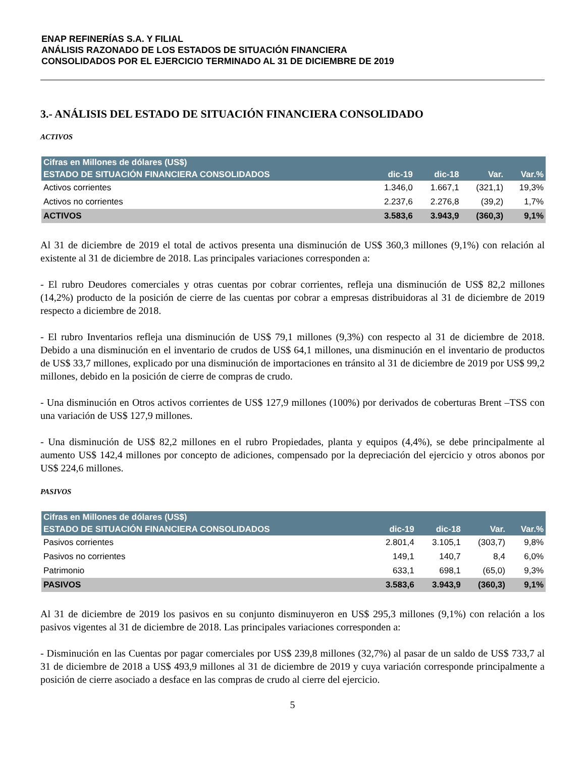ENAP REFINERÍAS S.A. Y FILIAL
ANÁLISIS RAZONADO DE LOS ESTADOS DE SITUACIÓN FINANCIERA
CONSOLIDADOS POR EL EJERCICIO TERMINADO AL 31 DE DICIEMBRE DE 2019
3.- ANÁLISIS DEL ESTADO DE SITUACIÓN FINANCIERA CONSOLIDADO
ACTIVOS
| Cifras en Millones de dólares (US$) | | | | |
| --- | --- | --- | --- | --- |
| ESTADO DE SITUACIÓN FINANCIERA CONSOLIDADOS | dic-19 | dic-18 | Var. | Var.% |
| Activos corrientes | 1.346,0 | 1.667,1 | (321,1) | 19,3% |
| Activos no corrientes | 2.237,6 | 2.276,8 | (39,2) | 1,7% |
| ACTIVOS | 3.583,6 | 3.943,9 | (360,3) | 9,1% |
Al 31 de diciembre de 2019 el total de activos presenta una disminución de US$ 360,3 millones (9,1%) con relación al existente al 31 de diciembre de 2018. Las principales variaciones corresponden a:
- El rubro Deudores comerciales y otras cuentas por cobrar corrientes, refleja una disminución de US$ 82,2 millones (14,2%) producto de la posición de cierre de las cuentas por cobrar a empresas distribuidoras al 31 de diciembre de 2019 respecto a diciembre de 2018.
- El rubro Inventarios refleja una disminución de US$ 79,1 millones (9,3%) con respecto al 31 de diciembre de 2018. Debido a una disminución en el inventario de crudos de US$ 64,1 millones, una disminución en el inventario de productos de US$ 33,7 millones, explicado por una disminución de importaciones en tránsito al 31 de diciembre de 2019 por US$ 99,2 millones, debido en la posición de cierre de compras de crudo.
- Una disminución en Otros activos corrientes de US$ 127,9 millones (100%) por derivados de coberturas Brent –TSS con una variación de US$ 127,9 millones.
- Una disminución de US$ 82,2 millones en el rubro Propiedades, planta y equipos (4,4%), se debe principalmente al aumento US$ 142,4 millones por concepto de adiciones, compensado por la depreciación del ejercicio y otros abonos por US$ 224,6 millones.
PASIVOS
| Cifras en Millones de dólares (US$) | | | | |
| --- | --- | --- | --- | --- |
| ESTADO DE SITUACIÓN FINANCIERA CONSOLIDADOS | dic-19 | dic-18 | Var. | Var.% |
| Pasivos corrientes | 2.801,4 | 3.105,1 | (303,7) | 9,8% |
| Pasivos no corrientes | 149,1 | 140,7 | 8,4 | 6,0% |
| Patrimonio | 633,1 | 698,1 | (65,0) | 9,3% |
| PASIVOS | 3.583,6 | 3.943,9 | (360,3) | 9,1% |
Al 31 de diciembre de 2019 los pasivos en su conjunto disminuyeron en US$ 295,3 millones (9,1%) con relación a los pasivos vigentes al 31 de diciembre de 2018. Las principales variaciones corresponden a:
- Disminución en las Cuentas por pagar comerciales por US$ 239,8 millones (32,7%) al pasar de un saldo de US$ 733,7 al 31 de diciembre de 2018 a US$ 493,9 millones al 31 de diciembre de 2019 y cuya variación corresponde principalmente a posición de cierre asociado a desface en las compras de crudo al cierre del ejercicio.
5